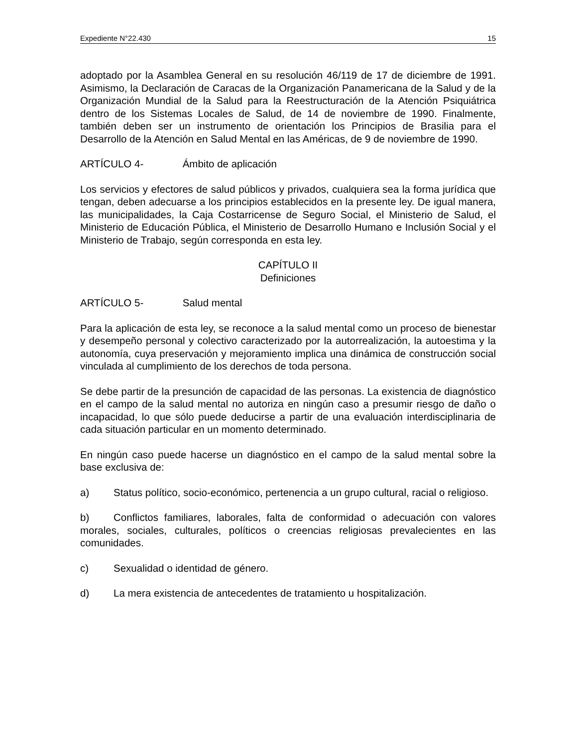Expediente N°22.430 15
adoptado por la Asamblea General en su resolución 46/119 de 17 de diciembre de 1991. Asimismo, la Declaración de Caracas de la Organización Panamericana de la Salud y de la Organización Mundial de la Salud para la Reestructuración de la Atención Psiquiátrica dentro de los Sistemas Locales de Salud, de 14 de noviembre de 1990. Finalmente, también deben ser un instrumento de orientación los Principios de Brasilia para el Desarrollo de la Atención en Salud Mental en las Américas, de 9 de noviembre de 1990.
ARTÍCULO 4- Ámbito de aplicación
Los servicios y efectores de salud públicos y privados, cualquiera sea la forma jurídica que tengan, deben adecuarse a los principios establecidos en la presente ley. De igual manera, las municipalidades, la Caja Costarricense de Seguro Social, el Ministerio de Salud, el Ministerio de Educación Pública, el Ministerio de Desarrollo Humano e Inclusión Social y el Ministerio de Trabajo, según corresponda en esta ley.
CAPÍTULO II
Definiciones
ARTÍCULO 5- Salud mental
Para la aplicación de esta ley, se reconoce a la salud mental como un proceso de bienestar y desempeño personal y colectivo caracterizado por la autorrealización, la autoestima y la autonomía, cuya preservación y mejoramiento implica una dinámica de construcción social vinculada al cumplimiento de los derechos de toda persona.
Se debe partir de la presunción de capacidad de las personas. La existencia de diagnóstico en el campo de la salud mental no autoriza en ningún caso a presumir riesgo de daño o incapacidad, lo que sólo puede deducirse a partir de una evaluación interdisciplinaria de cada situación particular en un momento determinado.
En ningún caso puede hacerse un diagnóstico en el campo de la salud mental sobre la base exclusiva de:
a) Status político, socio-económico, pertenencia a un grupo cultural, racial o religioso.
b) Conflictos familiares, laborales, falta de conformidad o adecuación con valores morales, sociales, culturales, políticos o creencias religiosas prevalecientes en las comunidades.
c) Sexualidad o identidad de género.
d) La mera existencia de antecedentes de tratamiento u hospitalización.